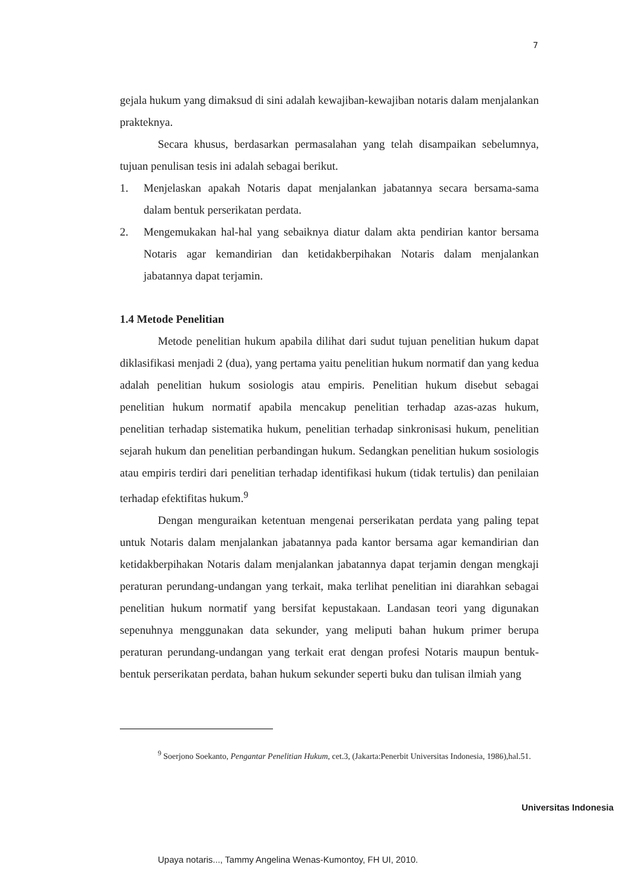7
gejala hukum yang dimaksud di sini adalah kewajiban-kewajiban notaris dalam menjalankan prakteknya.
Secara khusus, berdasarkan permasalahan yang telah disampaikan sebelumnya, tujuan penulisan tesis ini adalah sebagai berikut.
1. Menjelaskan apakah Notaris dapat menjalankan jabatannya secara bersama-sama dalam bentuk perserikatan perdata.
2. Mengemukakan hal-hal yang sebaiknya diatur dalam akta pendirian kantor bersama Notaris agar kemandirian dan ketidakberpihakan Notaris dalam menjalankan jabatannya dapat terjamin.
1.4 Metode Penelitian
Metode penelitian hukum apabila dilihat dari sudut tujuan penelitian hukum dapat diklasifikasi menjadi 2 (dua), yang pertama yaitu penelitian hukum normatif dan yang kedua adalah penelitian hukum sosiologis atau empiris. Penelitian hukum disebut sebagai penelitian hukum normatif apabila mencakup penelitian terhadap azas-azas hukum, penelitian terhadap sistematika hukum, penelitian terhadap sinkronisasi hukum, penelitian sejarah hukum dan penelitian perbandingan hukum. Sedangkan penelitian hukum sosiologis atau empiris terdiri dari penelitian terhadap identifikasi hukum (tidak tertulis) dan penilaian terhadap efektifitas hukum.<sup>9</sup>
Dengan menguraikan ketentuan mengenai perserikatan perdata yang paling tepat untuk Notaris dalam menjalankan jabatannya pada kantor bersama agar kemandirian dan ketidakberpihakan Notaris dalam menjalankan jabatannya dapat terjamin dengan mengkaji peraturan perundang-undangan yang terkait, maka terlihat penelitian ini diarahkan sebagai penelitian hukum normatif yang bersifat kepustakaan. Landasan teori yang digunakan sepenuhnya menggunakan data sekunder, yang meliputi bahan hukum primer berupa peraturan perundang-undangan yang terkait erat dengan profesi Notaris maupun bentuk-bentuk perserikatan perdata, bahan hukum sekunder seperti buku dan tulisan ilmiah yang
<sup>9</sup> Soerjono Soekanto, Pengantar Penelitian Hukum, cet.3, (Jakarta:Penerbit Universitas Indonesia, 1986),hal.51.
Universitas Indonesia
Upaya notaris..., Tammy Angelina Wenas-Kumontoy, FH UI, 2010.